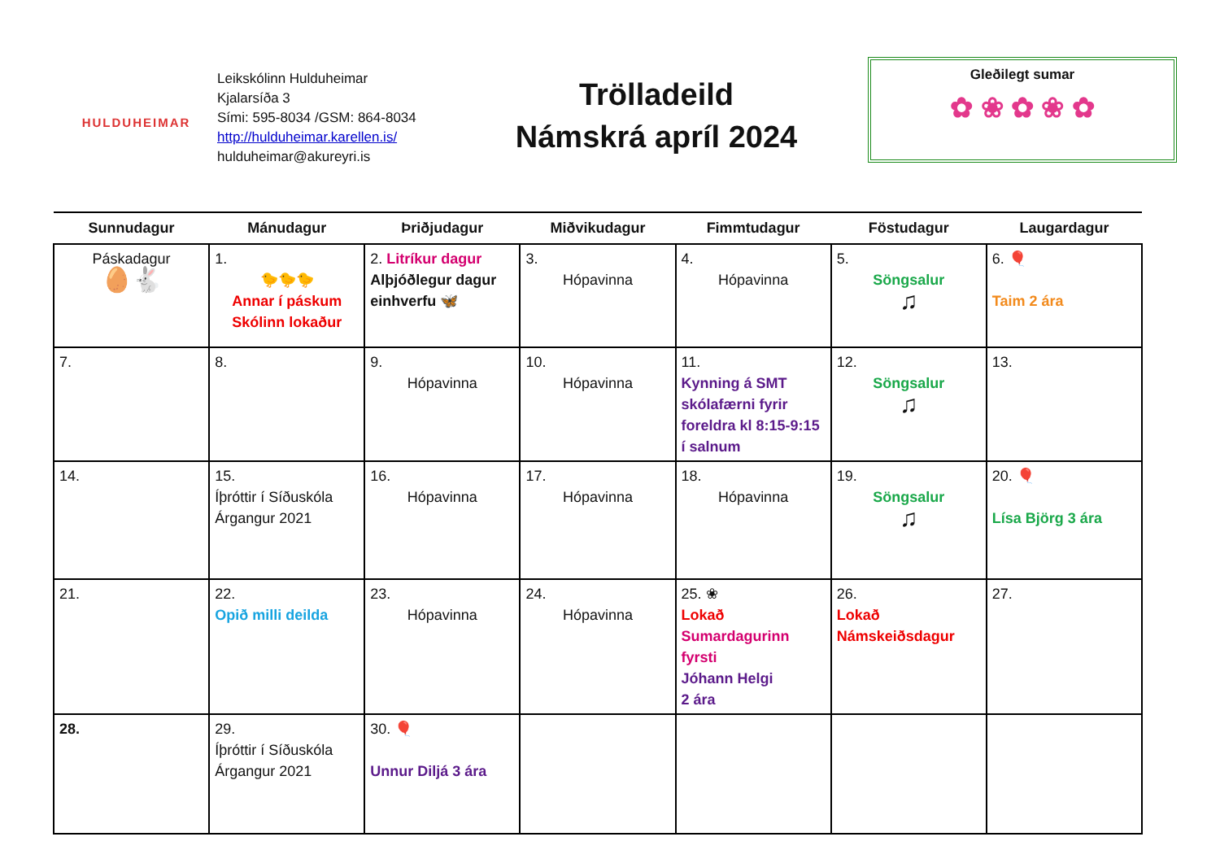HULDUHEIMAR
Leikskólinn Hulduheimar
Kjalarsíða 3
Sími: 595-8034 /GSM: 864-8034
http://hulduheimar.karellen.is/
hulduheimar@akureyri.is
Trölladeild
Námskrá apríl 2024
Gleðilegt sumar
✿ ❀ ✿ ❀ ✿
| Sunnudagur | Mánudagur | Þriðjudagur | Miðvikudagur | Fimmtudagur | Föstudagur | Laugardagur |
| --- | --- | --- | --- | --- | --- | --- |
| Páskadagur 🥚🐇 | 1. 🐤🐤🐤 Annar í páskum Skólinn lokaður | 2. Litríkur dagur Alþjóðlegur dagur einhverfu 🦋 | 3. Hópavinna | 4. Hópavinna | 5. Söngsalur ♫ | 6. 🎈 Taim 2 ára |
| 7. | 8. | 9. Hópavinna | 10. Hópavinna | 11. Kynning á SMT skólafærni fyrir foreldra kl 8:15-9:15 í salnum | 12. Söngsalur ♫ | 13. |
| 14. | 15. Íþróttir í Síðuskóla Árgangur 2021 | 16. Hópavinna | 17. Hópavinna | 18. Hópavinna | 19. Söngsalur ♫ | 20. 🎈 Lísa Björg 3 ára |
| 21. | 22. Opið milli deilda | 23. Hópavinna | 24. Hópavinna | 25. ❀ Lokað Sumardagurinn fyrsti Jóhann Helgi 2 ára | 26. Lokað Námskeiðsdagur | 27. |
| 28. | 29. Íþróttir í Síðuskóla Árgangur 2021 | 30. 🎈 Unnur Diljá 3 ára | | | | |